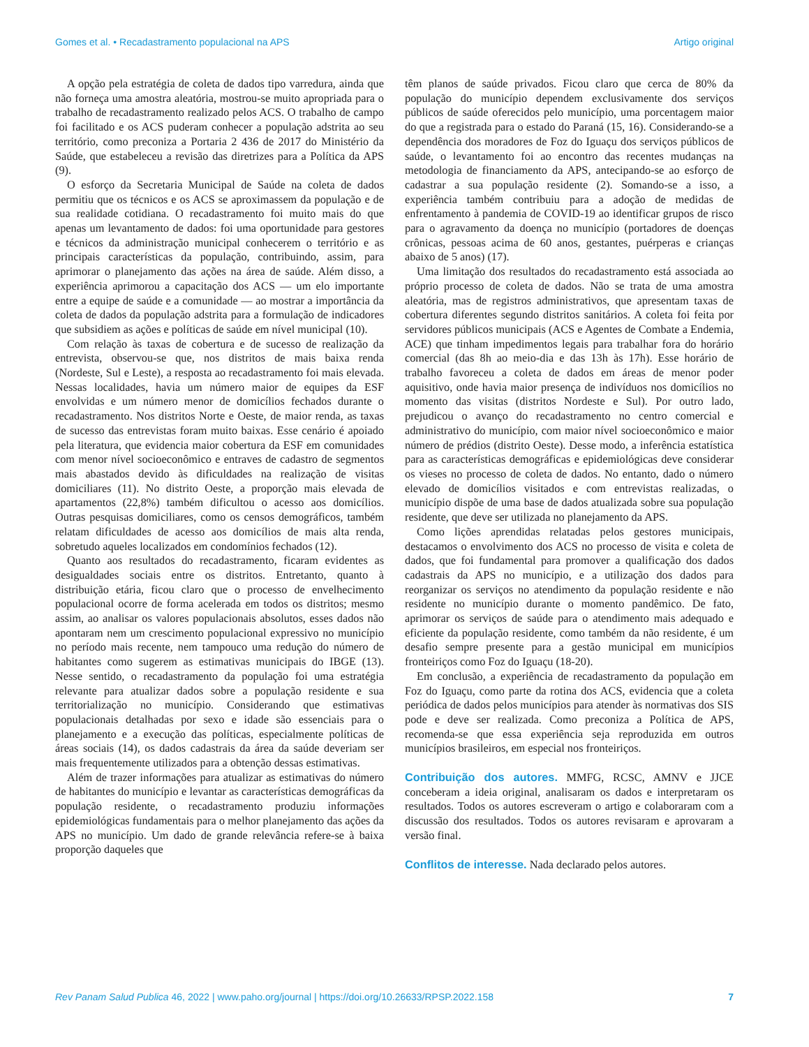Gomes et al. • Recadastramento populacional na APS Artigo original
A opção pela estratégia de coleta de dados tipo varredura, ainda que não forneça uma amostra aleatória, mostrou-se muito apropriada para o trabalho de recadastramento realizado pelos ACS. O trabalho de campo foi facilitado e os ACS puderam conhecer a população adstrita ao seu território, como preconiza a Portaria 2 436 de 2017 do Ministério da Saúde, que estabeleceu a revisão das diretrizes para a Política da APS (9).
O esforço da Secretaria Municipal de Saúde na coleta de dados permitiu que os técnicos e os ACS se aproximassem da população e de sua realidade cotidiana. O recadastramento foi muito mais do que apenas um levantamento de dados: foi uma oportunidade para gestores e técnicos da administração municipal conhecerem o território e as principais características da população, contribuindo, assim, para aprimorar o planejamento das ações na área de saúde. Além disso, a experiência aprimorou a capacitação dos ACS — um elo importante entre a equipe de saúde e a comunidade — ao mostrar a importância da coleta de dados da população adstrita para a formulação de indicadores que subsidiem as ações e políticas de saúde em nível municipal (10).
Com relação às taxas de cobertura e de sucesso de realização da entrevista, observou-se que, nos distritos de mais baixa renda (Nordeste, Sul e Leste), a resposta ao recadastramento foi mais elevada. Nessas localidades, havia um número maior de equipes da ESF envolvidas e um número menor de domicílios fechados durante o recadastramento. Nos distritos Norte e Oeste, de maior renda, as taxas de sucesso das entrevistas foram muito baixas. Esse cenário é apoiado pela literatura, que evidencia maior cobertura da ESF em comunidades com menor nível socioeconômico e entraves de cadastro de segmentos mais abastados devido às dificuldades na realização de visitas domiciliares (11). No distrito Oeste, a proporção mais elevada de apartamentos (22,8%) também dificultou o acesso aos domicílios. Outras pesquisas domiciliares, como os censos demográficos, também relatam dificuldades de acesso aos domicílios de mais alta renda, sobretudo aqueles localizados em condomínios fechados (12).
Quanto aos resultados do recadastramento, ficaram evidentes as desigualdades sociais entre os distritos. Entretanto, quanto à distribuição etária, ficou claro que o processo de envelhecimento populacional ocorre de forma acelerada em todos os distritos; mesmo assim, ao analisar os valores populacionais absolutos, esses dados não apontaram nem um crescimento populacional expressivo no município no período mais recente, nem tampouco uma redução do número de habitantes como sugerem as estimativas municipais do IBGE (13). Nesse sentido, o recadastramento da população foi uma estratégia relevante para atualizar dados sobre a população residente e sua territorialização no município. Considerando que estimativas populacionais detalhadas por sexo e idade são essenciais para o planejamento e a execução das políticas, especialmente políticas de áreas sociais (14), os dados cadastrais da área da saúde deveriam ser mais frequentemente utilizados para a obtenção dessas estimativas.
Além de trazer informações para atualizar as estimativas do número de habitantes do município e levantar as características demográficas da população residente, o recadastramento produziu informações epidemiológicas fundamentais para o melhor planejamento das ações da APS no município. Um dado de grande relevância refere-se à baixa proporção daqueles que
têm planos de saúde privados. Ficou claro que cerca de 80% da população do município dependem exclusivamente dos serviços públicos de saúde oferecidos pelo município, uma porcentagem maior do que a registrada para o estado do Paraná (15, 16). Considerando-se a dependência dos moradores de Foz do Iguaçu dos serviços públicos de saúde, o levantamento foi ao encontro das recentes mudanças na metodologia de financiamento da APS, antecipando-se ao esforço de cadastrar a sua população residente (2). Somando-se a isso, a experiência também contribuiu para a adoção de medidas de enfrentamento à pandemia de COVID-19 ao identificar grupos de risco para o agravamento da doença no município (portadores de doenças crônicas, pessoas acima de 60 anos, gestantes, puérperas e crianças abaixo de 5 anos) (17).
Uma limitação dos resultados do recadastramento está associada ao próprio processo de coleta de dados. Não se trata de uma amostra aleatória, mas de registros administrativos, que apresentam taxas de cobertura diferentes segundo distritos sanitários. A coleta foi feita por servidores públicos municipais (ACS e Agentes de Combate a Endemia, ACE) que tinham impedimentos legais para trabalhar fora do horário comercial (das 8h ao meio-dia e das 13h às 17h). Esse horário de trabalho favoreceu a coleta de dados em áreas de menor poder aquisitivo, onde havia maior presença de indivíduos nos domicílios no momento das visitas (distritos Nordeste e Sul). Por outro lado, prejudicou o avanço do recadastramento no centro comercial e administrativo do município, com maior nível socioeconômico e maior número de prédios (distrito Oeste). Desse modo, a inferência estatística para as características demográficas e epidemiológicas deve considerar os vieses no processo de coleta de dados. No entanto, dado o número elevado de domicílios visitados e com entrevistas realizadas, o município dispõe de uma base de dados atualizada sobre sua população residente, que deve ser utilizada no planejamento da APS.
Como lições aprendidas relatadas pelos gestores municipais, destacamos o envolvimento dos ACS no processo de visita e coleta de dados, que foi fundamental para promover a qualificação dos dados cadastrais da APS no município, e a utilização dos dados para reorganizar os serviços no atendimento da população residente e não residente no município durante o momento pandêmico. De fato, aprimorar os serviços de saúde para o atendimento mais adequado e eficiente da população residente, como também da não residente, é um desafio sempre presente para a gestão municipal em municípios fronteiriços como Foz do Iguaçu (18-20).
Em conclusão, a experiência de recadastramento da população em Foz do Iguaçu, como parte da rotina dos ACS, evidencia que a coleta periódica de dados pelos municípios para atender às normativas dos SIS pode e deve ser realizada. Como preconiza a Política de APS, recomenda-se que essa experiência seja reproduzida em outros municípios brasileiros, em especial nos fronteiriços.
Contribuição dos autores. MMFG, RCSC, AMNV e JJCE conceberam a ideia original, analisaram os dados e interpretaram os resultados. Todos os autores escreveram o artigo e colaboraram com a discussão dos resultados. Todos os autores revisaram e aprovaram a versão final.
Conflitos de interesse. Nada declarado pelos autores.
Rev Panam Salud Publica 46, 2022 | www.paho.org/journal | https://doi.org/10.26633/RPSP.2022.158 7